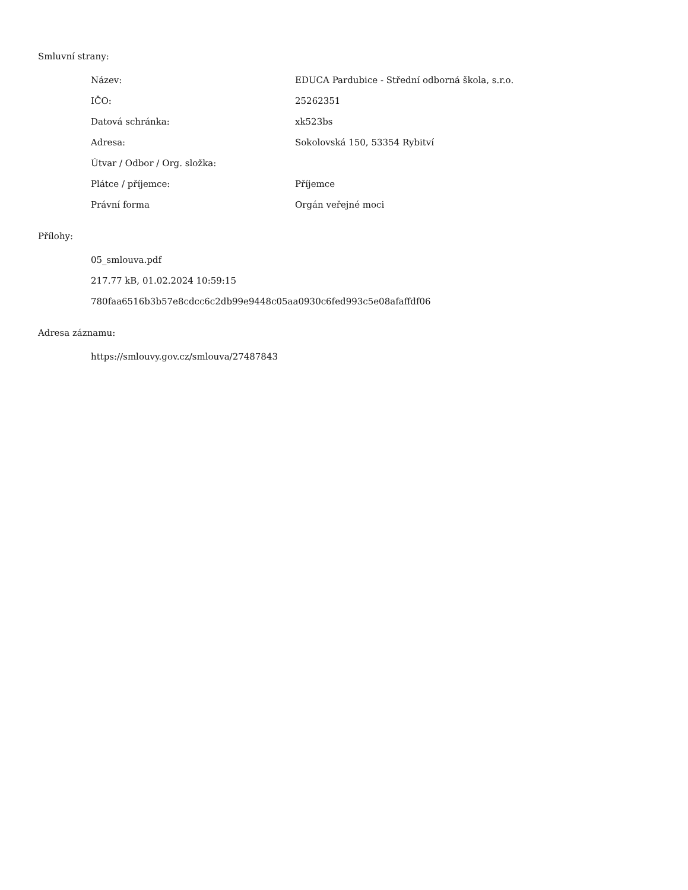Smluvní strany:
| Název: | EDUCA Pardubice - Střední odborná škola, s.r.o. |
| IČO: | 25262351 |
| Datová schránka: | xk523bs |
| Adresa: | Sokolovská 150, 53354 Rybitví |
| Útvar / Odbor / Org. složka: | |
| Plátce / příjemce: | Příjemce |
| Právní forma | Orgán veřejné moci |
Přílohy:
05_smlouva.pdf
217.77 kB, 01.02.2024 10:59:15
780faa6516b3b57e8cdcc6c2db99e9448c05aa0930c6fed993c5e08afaffdf06
Adresa záznamu:
https://smlouvy.gov.cz/smlouva/27487843